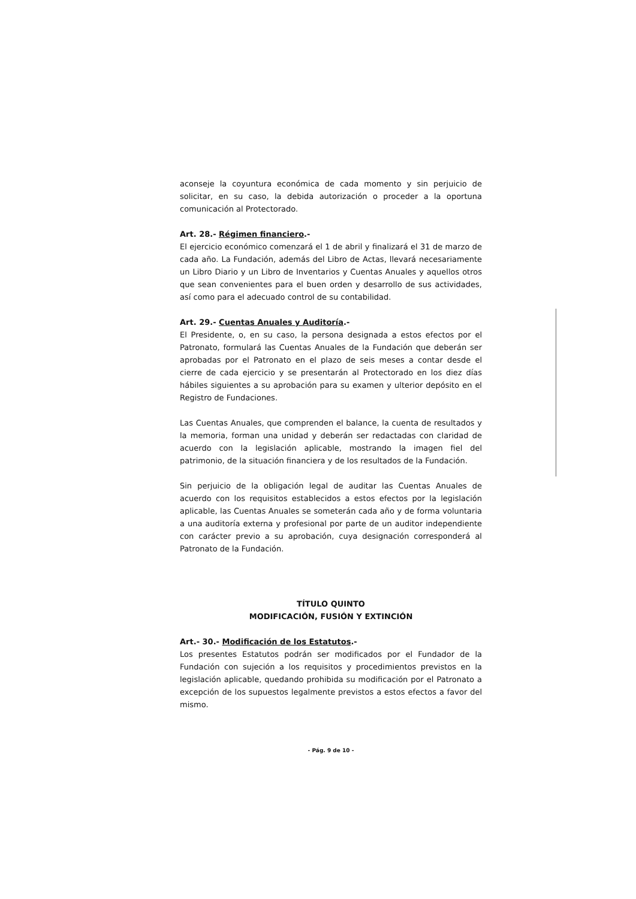aconseje la coyuntura económica de cada momento y sin perjuicio de solicitar, en su caso, la debida autorización o proceder a la oportuna comunicación al Protectorado.
Art. 28.- Régimen financiero.-
El ejercicio económico comenzará el 1 de abril y finalizará el 31 de marzo de cada año. La Fundación, además del Libro de Actas, llevará necesariamente un Libro Diario y un Libro de Inventarios y Cuentas Anuales y aquellos otros que sean convenientes para el buen orden y desarrollo de sus actividades, así como para el adecuado control de su contabilidad.
Art. 29.- Cuentas Anuales y Auditoría.-
El Presidente, o, en su caso, la persona designada a estos efectos por el Patronato, formulará las Cuentas Anuales de la Fundación que deberán ser aprobadas por el Patronato en el plazo de seis meses a contar desde el cierre de cada ejercicio y se presentarán al Protectorado en los diez días hábiles siguientes a su aprobación para su examen y ulterior depósito en el Registro de Fundaciones.
Las Cuentas Anuales, que comprenden el balance, la cuenta de resultados y la memoria, forman una unidad y deberán ser redactadas con claridad de acuerdo con la legislación aplicable, mostrando la imagen fiel del patrimonio, de la situación financiera y de los resultados de la Fundación.
Sin perjuicio de la obligación legal de auditar las Cuentas Anuales de acuerdo con los requisitos establecidos a estos efectos por la legislación aplicable, las Cuentas Anuales se someterán cada año y de forma voluntaria a una auditoría externa y profesional por parte de un auditor independiente con carácter previo a su aprobación, cuya designación corresponderá al Patronato de la Fundación.
TÍTULO QUINTO
MODIFICACIÓN, FUSIÓN Y EXTINCIÓN
Art.- 30.- Modificación de los Estatutos.-
Los presentes Estatutos podrán ser modificados por el Fundador de la Fundación con sujeción a los requisitos y procedimientos previstos en la legislación aplicable, quedando prohibida su modificación por el Patronato a excepción de los supuestos legalmente previstos a estos efectos a favor del mismo.
- Pág. 9 de 10 -